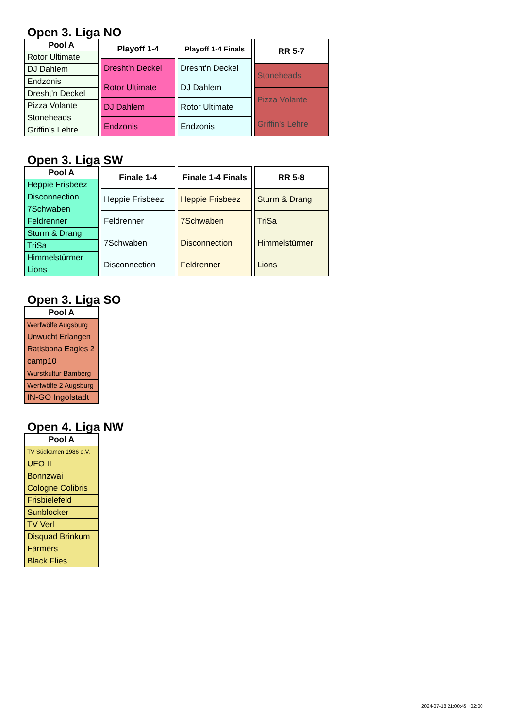Open 3. Liga NO
| Pool A |
| --- |
| Rotor Ultimate |
| DJ Dahlem |
| Endzonis |
| Dresht'n Deckel |
| Pizza Volante |
| Stoneheads |
| Griffin's Lehre |
| Playoff 1-4 |
| --- |
| Dresht'n Deckel |
| Rotor Ultimate |
| DJ Dahlem |
| Endzonis |
| Playoff 1-4 Finals |
| --- |
| Dresht'n Deckel |
| DJ Dahlem |
| Rotor Ultimate |
| Endzonis |
| RR 5-7 |
| --- |
| Stoneheads |
| Pizza Volante |
| Griffin's Lehre |
Open 3. Liga SW
| Pool A |
| --- |
| Heppie Frisbeez |
| Disconnection |
| 7Schwaben |
| Feldrenner |
| Sturm & Drang |
| TriSa |
| Himmelstürmer |
| Lions |
| Finale 1-4 |
| --- |
| Heppie Frisbeez |
| Feldrenner |
| 7Schwaben |
| Disconnection |
| Finale 1-4 Finals |
| --- |
| Heppie Frisbeez |
| 7Schwaben |
| Disconnection |
| Feldrenner |
| RR 5-8 |
| --- |
| Sturm & Drang |
| TriSa |
| Himmelstürmer |
| Lions |
Open 3. Liga SO
| Pool A |
| --- |
| Werfwölfe Augsburg |
| Unwucht Erlangen |
| Ratisbona Eagles 2 |
| camp10 |
| Wurstkultur Bamberg |
| Werfwölfe 2 Augsburg |
| IN-GO Ingolstadt |
Open 4. Liga NW
| Pool A |
| --- |
| TV Südkamen 1986 e.V. |
| UFO II |
| Bonnzwai |
| Cologne Colibris |
| Frisbielefeld |
| Sunblocker |
| TV Verl |
| Disquad Brinkum |
| Farmers |
| Black Flies |
2024-07-18 21:00:45 +02:00